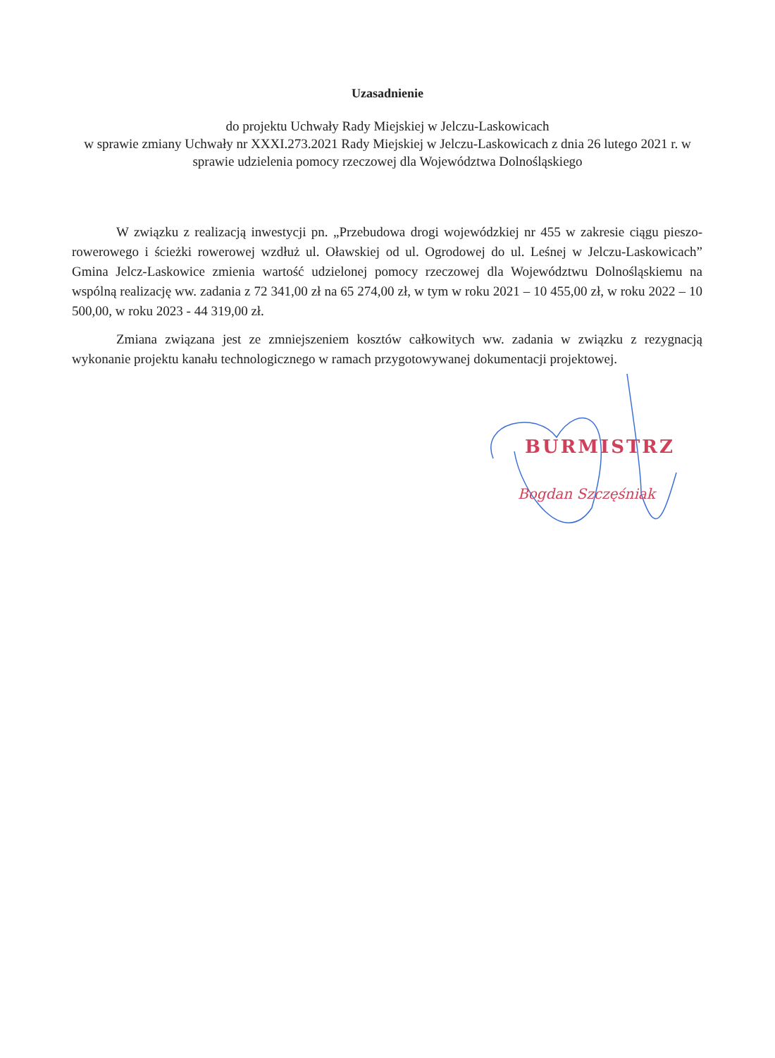Uzasadnienie
do projektu Uchwały Rady Miejskiej w Jelczu-Laskowicach
w sprawie zmiany Uchwały nr XXXI.273.2021 Rady Miejskiej w Jelczu-Laskowicach z dnia 26 lutego 2021 r. w sprawie udzielenia pomocy rzeczowej dla Województwa Dolnośląskiego
W związku z realizacją inwestycji pn. „Przebudowa drogi wojewódzkiej nr 455 w zakresie ciągu pieszo-rowerowego i ścieżki rowerowej wzdłuż ul. Oławskiej od ul. Ogrodowej do ul. Leśnej w Jelczu-Laskowicach” Gmina Jelcz-Laskowice zmienia wartość udzielonej pomocy rzeczowej dla Województwu Dolnośląskiemu na wspólną realizację ww. zadania z 72 341,00 zł na 65 274,00 zł, w tym w roku 2021 – 10 455,00 zł, w roku 2022 – 10 500,00, w roku 2023 - 44 319,00 zł.
Zmiana związana jest ze zmniejszeniem kosztów całkowitych ww. zadania w związku z rezygnacją wykonanie projektu kanału technologicznego w ramach przygotowywanej dokumentacji projektowej.
BURMISTRZ
Bogdan Szczęśniak